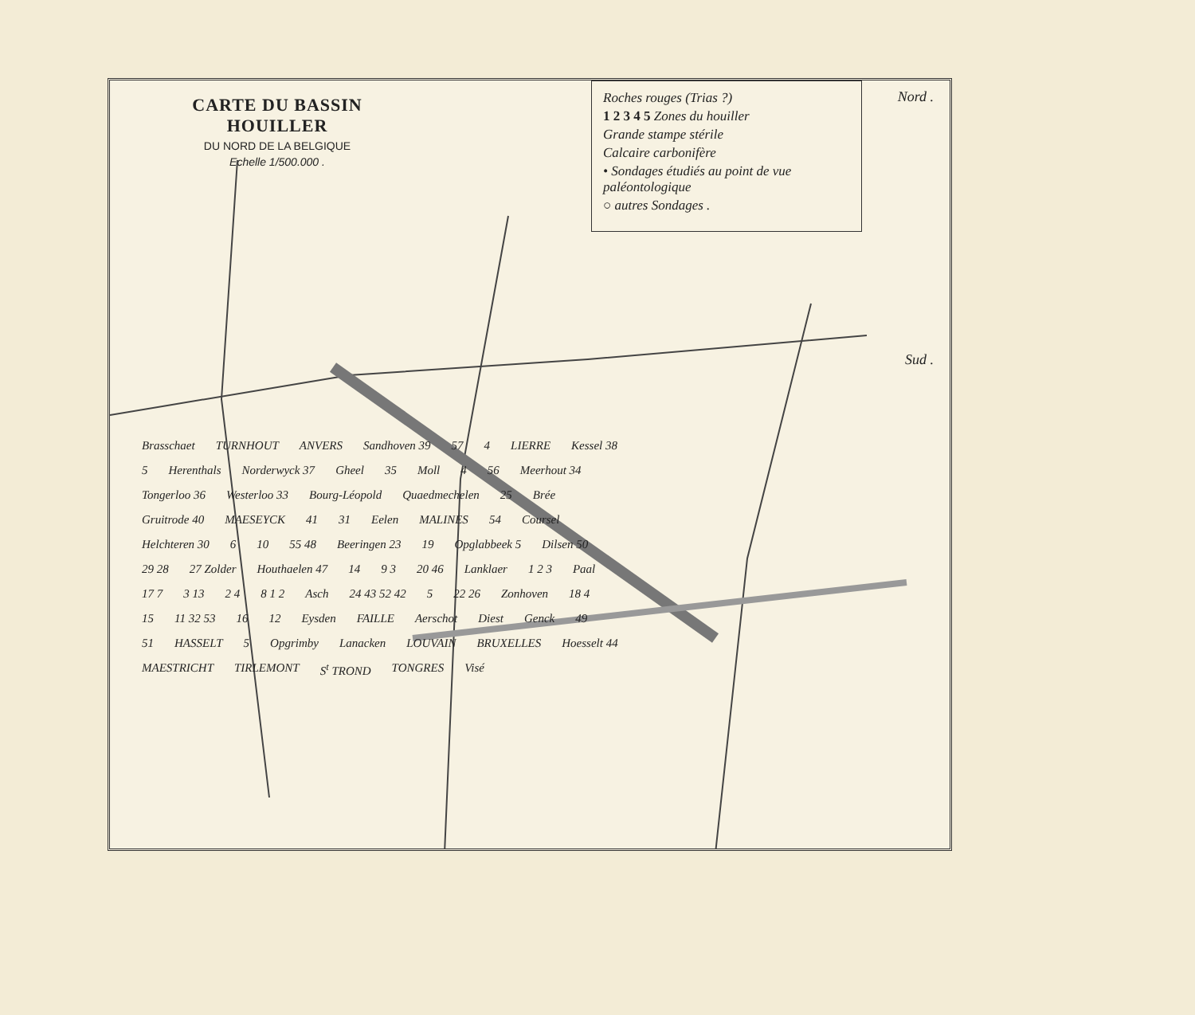CARTE DU BASSIN HOUILLER
DU NORD DE LA BELGIQUE
Echelle 1/500.000 .
Roches rouges (Trias ?)
1 2 3 4 5 Zones du houiller
Grande stampe stérile
Calcaire carbonifère
• Sondages étudiés au point de vue paléontologique
○ autres Sondages .
Nord .
Sud .
Brasschaet TURNHOUT ANVERS Sandhoven 39 57 4 LIERRE Kessel 38 5 Herenthals Norderwyck 37 Gheel 35 Moll 4 56 Meerhout 34 Tongerloo 36 Westerloo 33 Bourg-Léopold Quaedmechelen 25 Brée Gruitrode 40 MAESEYCK 41 31 Eelen MALINES 54 Coursel Helchteren 30 6 10 55 48 Beeringen 23 19 Opglabbeek 5 Dilsen 50 29 28 27 Zolder Houthaelen 47 14 9 3 20 46 Lanklaer 1 2 3 Paal 17 7 3 13 2 4 8 1 2 Asch 24 43 52 42 5 22 26 Zonhoven 18 4 15 11 32 53 16 12 Eysden FAILLE Aerschot Diest Genck 49 51 HASSELT 5 Opgrimby Lanacken LOUVAIN BRUXELLES Hoesselt 44 MAESTRICHT TIRLEMONT S<sup>t</sup> TROND TONGRES Visé